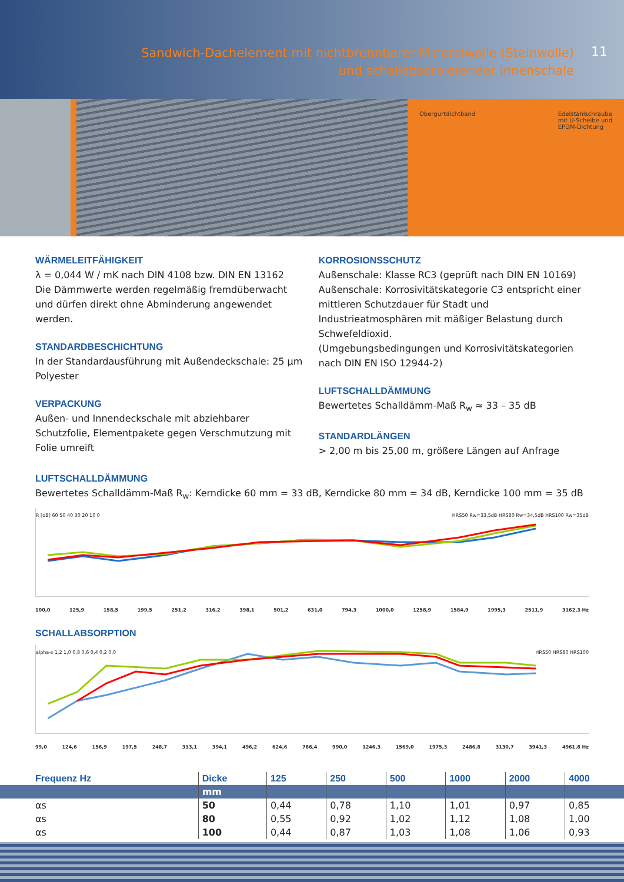Sandwich-Dachelement mit nichtbrennbarer Mineralwolle (Steinwolle)
und schallabsorbierender Innenschale
11
Obergurtdichtband Edelstahlschraube
mit U-Scheibe und
EPDM-Dichtung
WÄRMELEITFÄHIGKEIT
λ = 0,044 W / mK nach DIN 4108 bzw. DIN EN 13162
Die Dämmwerte werden regelmäßig fremdüberwacht und dürfen direkt ohne Abminderung angewendet werden.
STANDARDBESCHICHTUNG
In der Standardausführung mit Außendeckschale: 25 µm Polyester
VERPACKUNG
Außen- und Innendeckschale mit abziehbarer Schutzfolie, Elementpakete gegen Verschmutzung mit Folie umreift
KORROSIONSSCHUTZ
Außenschale: Klasse RC3 (geprüft nach DIN EN 10169)
Außenschale: Korrosivitätskategorie C3 entspricht einer mittleren Schutzdauer für Stadt und Industrieatmosphären mit mäßiger Belastung durch Schwefeldioxid.
(Umgebungsbedingungen und Korrosivitätskategorien nach DIN EN ISO 12944-2)
LUFTSCHALLDÄMMUNG
Bewertetes Schalldämm-Maß R<sub>w</sub> ≈ 33 – 35 dB
STANDARDLÄNGEN
> 2,00 m bis 25,00 m, größere Längen auf Anfrage
LUFTSCHALLDÄMMUNG
Bewertetes Schalldämm-Maß R<sub>w</sub>: Kerndicke 60 mm = 33 dB, Kerndicke 80 mm = 34 dB, Kerndicke 100 mm = 35 dB
R [dB] 60 50 40 30 20 10 0 HRS50 Rw=33,5dB HRS80 Rw=34,5dB HRS100 Rw=35dB
100,0 125,9 158,5 199,5 251,2 316,2 398,1 501,2 631,0 794,3 1000,0 1258,9 1584,9 1995,3 2511,9 3162,3 Hz
SCHALLABSORPTION
alpha-s 1,2 1,0 0,8 0,6 0,4 0,2 0,0 HRS50 HRS80 HRS100
99,0 124,6 156,9 197,5 248,7 313,1 394,1 496,2 624,6 786,4 990,0 1246,3 1569,0 1975,3 2486,8 3130,7 3941,3 4961,8 Hz
| Frequenz Hz | Dicke | 125 | 250 | 500 | 1000 | 2000 | 4000 |
| --- | --- | --- | --- | --- | --- | --- | --- |
| | mm | | | | | | |
| αs | 50 | 0,44 | 0,78 | 1,10 | 1,01 | 0,97 | 0,85 |
| αs | 80 | 0,55 | 0,92 | 1,02 | 1,12 | 1,08 | 1,00 |
| αs | 100 | 0,44 | 0,87 | 1,03 | 1,08 | 1,06 | 0,93 |